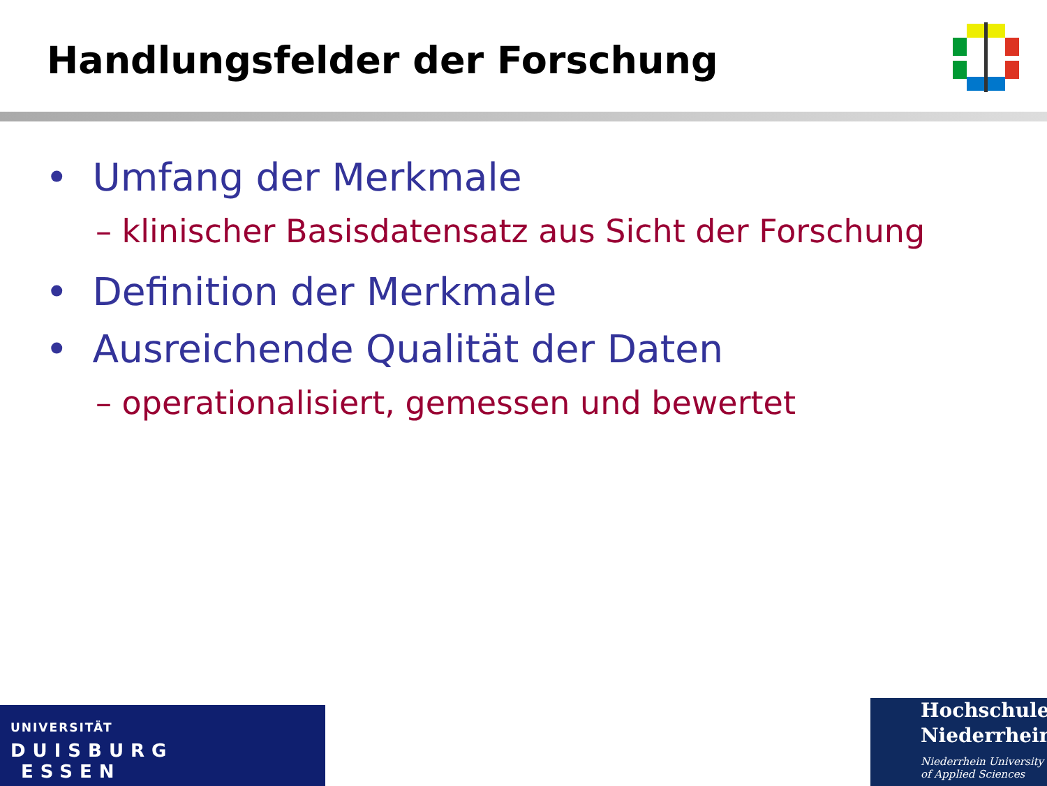Handlungsfelder der Forschung
• Umfang der Merkmale
– klinischer Basisdatensatz aus Sicht der Forschung
• Definition der Merkmale
• Ausreichende Qualität der Daten
– operationalisiert, gemessen und bewertet
UNIVERSITÄT
DUISBURG
ESSEN
Hochschule
Niederrhein
Niederrhein University
of Applied Sciences